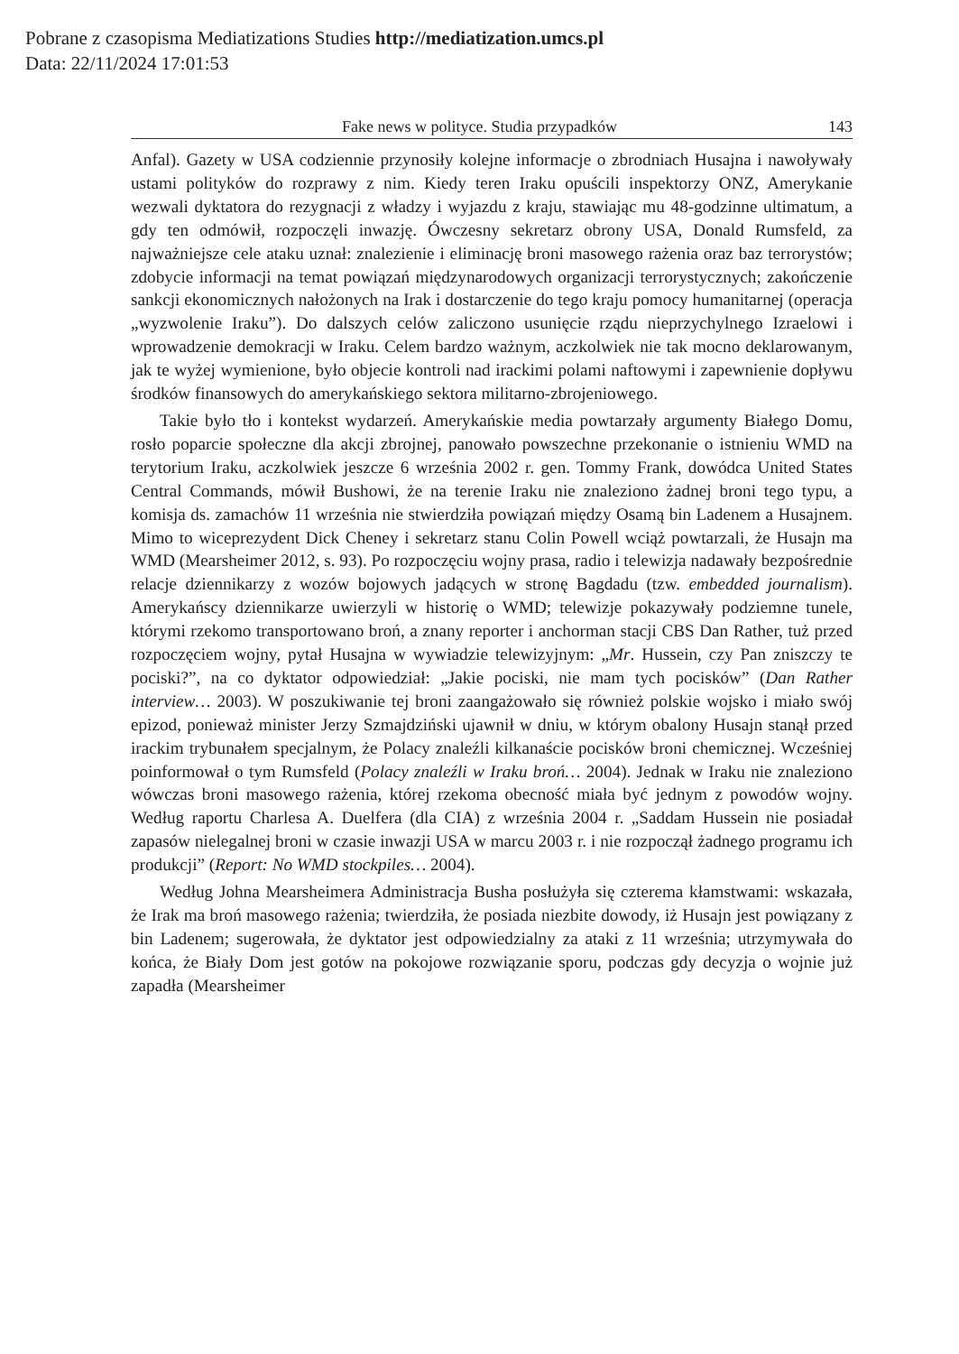Pobrane z czasopisma Mediatizations Studies http://mediatization.umcs.pl
Data: 22/11/2024 17:01:53
Fake news w polityce. Studia przypadków 143
Anfal). Gazety w USA codziennie przynosiły kolejne informacje o zbrodniach Husajna i nawoływały ustami polityków do rozprawy z nim. Kiedy teren Iraku opuścili inspektorzy ONZ, Amerykanie wezwali dyktatora do rezygnacji z władzy i wyjazdu z kraju, stawiając mu 48-godzinne ultimatum, a gdy ten odmówił, rozpoczęli inwazję. Ówczesny sekretarz obrony USA, Donald Rumsfeld, za najważniejsze cele ataku uznał: znalezienie i eliminację broni masowego rażenia oraz baz terrorystów; zdobycie informacji na temat powiązań międzynarodowych organizacji terrorystycznych; zakończenie sankcji ekonomicznych nałożonych na Irak i dostarczenie do tego kraju pomocy humanitarnej (operacja „wyzwolenie Iraku”). Do dalszych celów zaliczono usunięcie rządu nieprzychylnego Izraelowi i wprowadzenie demokracji w Iraku. Celem bardzo ważnym, aczkolwiek nie tak mocno deklarowanym, jak te wyżej wymienione, było objecie kontroli nad irackimi polami naftowymi i zapewnienie dopływu środków finansowych do amerykańskiego sektora militarno-zbrojeniowego.
Takie było tło i kontekst wydarzeń. Amerykańskie media powtarzały argumenty Białego Domu, rosło poparcie społeczne dla akcji zbrojnej, panowało powszechne przekonanie o istnieniu WMD na terytorium Iraku, aczkolwiek jeszcze 6 września 2002 r. gen. Tommy Frank, dowódca United States Central Commands, mówił Bushowi, że na terenie Iraku nie znaleziono żadnej broni tego typu, a komisja ds. zamachów 11 września nie stwierdziła powiązań między Osamą bin Ladenem a Husajnem. Mimo to wiceprezydent Dick Cheney i sekretarz stanu Colin Powell wciąż powtarzali, że Husajn ma WMD (Mearsheimer 2012, s. 93). Po rozpoczęciu wojny prasa, radio i telewizja nadawały bezpośrednie relacje dziennikarzy z wozów bojowych jadących w stronę Bagdadu (tzw. embedded journalism). Amerykańscy dziennikarze uwierzyli w historię o WMD; telewizje pokazywały podziemne tunele, którymi rzekomo transportowano broń, a znany reporter i anchorman stacji CBS Dan Rather, tuż przed rozpoczęciem wojny, pytał Husajna w wywiadzie telewizyjnym: „Mr. Hussein, czy Pan zniszczy te pociski?”, na co dyktator odpowiedział: „Jakie pociski, nie mam tych pocisków” (Dan Rather interview… 2003). W poszukiwanie tej broni zaangażowało się również polskie wojsko i miało swój epizod, ponieważ minister Jerzy Szmajdziński ujawnił w dniu, w którym obalony Husajn stanął przed irackim trybunałem specjalnym, że Polacy znaleźli kilkanaście pocisków broni chemicznej. Wcześniej poinformował o tym Rumsfeld (Polacy znaleźli w Iraku broń… 2004). Jednak w Iraku nie znaleziono wówczas broni masowego rażenia, której rzekoma obecność miała być jednym z powodów wojny. Według raportu Charlesa A. Duelfera (dla CIA) z września 2004 r. „Saddam Hussein nie posiadał zapasów nielegalnej broni w czasie inwazji USA w marcu 2003 r. i nie rozpoczął żadnego programu ich produkcji” (Report: No WMD stockpiles… 2004).
Według Johna Mearsheimera Administracja Busha posłużyła się czterema kłamstwami: wskazała, że Irak ma broń masowego rażenia; twierdziła, że posiada niezbite dowody, iż Husajn jest powiązany z bin Ladenem; sugerowała, że dyktator jest odpowiedzialny za ataki z 11 września; utrzymywała do końca, że Biały Dom jest gotów na pokojowe rozwiązanie sporu, podczas gdy decyzja o wojnie już zapadła (Mearsheimer